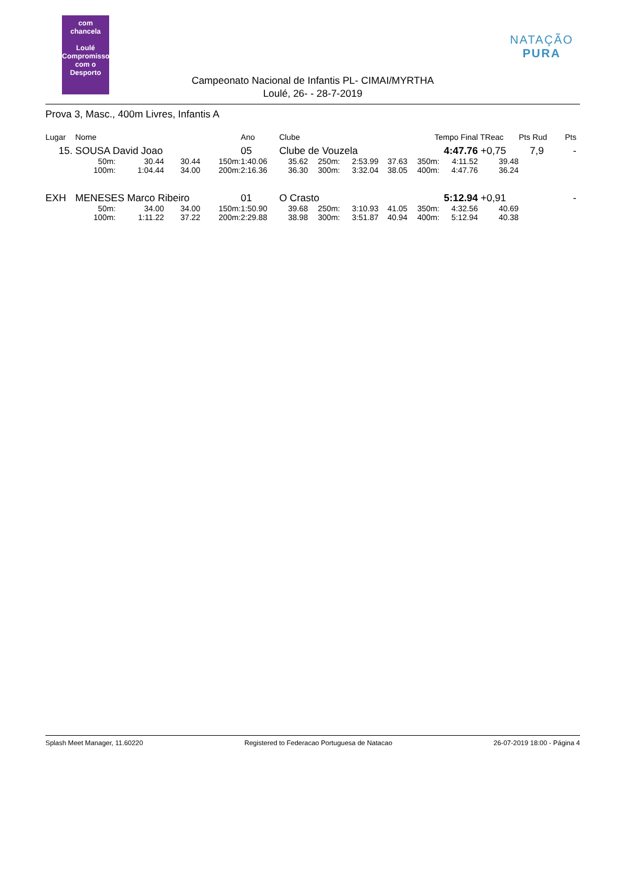com
chancela
Loulé
Compromisso com o Desporto
NATAÇÃO PURA
Campeonato Nacional de Infantis PL- CIMAI/MYRTHA
Loulé, 26- - 28-7-2019
Prova 3, Masc., 400m Livres, Infantis A
| Lugar | Nome | | | | Ano | Clube | | | | Tempo Final | | TReac | Pts Rud | Pts |
| --- | --- | --- | --- | --- | --- | --- | --- | --- | --- | --- | --- | --- | --- | --- |
| 15. | SOUSA David Joao | | | | 05 | Clube de Vouzela | | | | 4:47.76 | | +0,75 | 7,9 | - |
| | 50m: | 30.44 | 30.44 | 150m: | 1:40.06 | 35.62 | 250m: | 2:53.99 | 37.63 | 350m: | 4:11.52 | 39.48 | | |
| | 100m: | 1:04.44 | 34.00 | 200m: | 2:16.36 | 36.30 | 300m: | 3:32.04 | 38.05 | 400m: | 4:47.76 | 36.24 | | |
| EXH | MENESES Marco Ribeiro | | | | 01 | O Crasto | | | | 5:12.94 | | +0,91 | | - |
| | 50m: | 34.00 | 34.00 | 150m: | 1:50.90 | 39.68 | 250m: | 3:10.93 | 41.05 | 350m: | 4:32.56 | 40.69 | | |
| | 100m: | 1:11.22 | 37.22 | 200m: | 2:29.88 | 38.98 | 300m: | 3:51.87 | 40.94 | 400m: | 5:12.94 | 40.38 | | |
Splash Meet Manager, 11.60220 Registered to Federacao Portuguesa de Natacao 26-07-2019 18:00 - Página 4